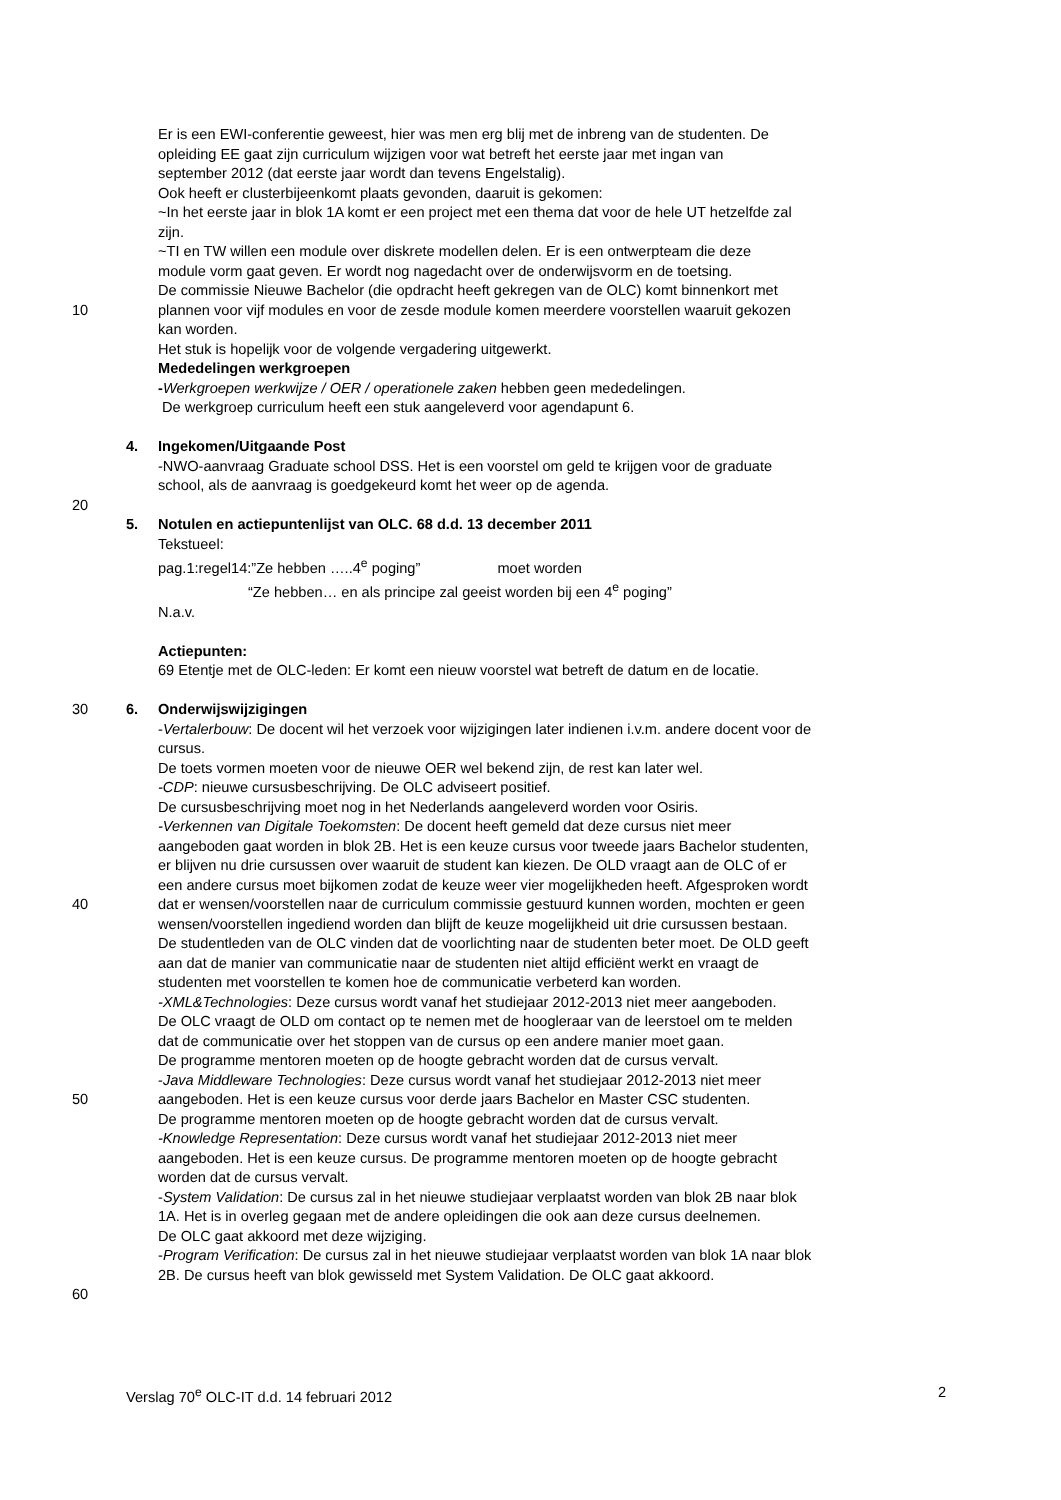Er is een EWI-conferentie geweest, hier was men erg blij met de inbreng van de studenten. De
opleiding EE gaat zijn curriculum wijzigen voor wat betreft het eerste jaar met ingan van
september 2012 (dat eerste jaar wordt dan tevens Engelstalig).
Ook heeft er clusterbijeenkomt plaats gevonden, daaruit is gekomen:
~In het eerste jaar in blok 1A komt er een project met een thema dat voor de hele UT hetzelfde zal
zijn.
~TI en TW willen een module over diskrete modellen delen. Er is een ontwerpteam die deze
module vorm gaat geven. Er wordt nog nagedacht over de onderwijsvorm en de toetsing.
De commissie Nieuwe Bachelor (die opdracht heeft gekregen van de OLC) komt binnenkort met
10 plannen voor vijf modules en voor de zesde module komen meerdere voorstellen waaruit gekozen
kan worden.
Het stuk is hopelijk voor de volgende vergadering uitgewerkt.
Mededelingen werkgroepen
-Werkgroepen werkwijze / OER / operationele zaken hebben geen mededelingen.
De werkgroep curriculum heeft een stuk aangeleverd voor agendapunt 6.
4. Ingekomen/Uitgaande Post
-NWO-aanvraag Graduate school DSS. Het is een voorstel om geld te krijgen voor de graduate
school, als de aanvraag is goedgekeurd komt het weer op de agenda.
20
5. Notulen en actiepuntenlijst van OLC. 68 d.d. 13 december 2011
Tekstueel:
pag.1:regel14:”Ze hebben …..4<sup>e</sup> poging” moet worden
“Ze hebben… en als principe zal geeist worden bij een 4<sup>e</sup> poging”
N.a.v.
Actiepunten:
69 Etentje met de OLC-leden: Er komt een nieuw voorstel wat betreft de datum en de locatie.
30 6. Onderwijswijzigingen
-Vertalerbouw: De docent wil het verzoek voor wijzigingen later indienen i.v.m. andere docent voor de
cursus.
De toets vormen moeten voor de nieuwe OER wel bekend zijn, de rest kan later wel.
-CDP: nieuwe cursusbeschrijving. De OLC adviseert positief.
De cursusbeschrijving moet nog in het Nederlands aangeleverd worden voor Osiris.
-Verkennen van Digitale Toekomsten: De docent heeft gemeld dat deze cursus niet meer
aangeboden gaat worden in blok 2B. Het is een keuze cursus voor tweede jaars Bachelor studenten,
er blijven nu drie cursussen over waaruit de student kan kiezen. De OLD vraagt aan de OLC of er
een andere cursus moet bijkomen zodat de keuze weer vier mogelijkheden heeft. Afgesproken wordt
40 dat er wensen/voorstellen naar de curriculum commissie gestuurd kunnen worden, mochten er geen
wensen/voorstellen ingediend worden dan blijft de keuze mogelijkheid uit drie cursussen bestaan.
De studentleden van de OLC vinden dat de voorlichting naar de studenten beter moet. De OLD geeft
aan dat de manier van communicatie naar de studenten niet altijd efficiënt werkt en vraagt de
studenten met voorstellen te komen hoe de communicatie verbeterd kan worden.
-XML&Technologies: Deze cursus wordt vanaf het studiejaar 2012-2013 niet meer aangeboden.
De OLC vraagt de OLD om contact op te nemen met de hoogleraar van de leerstoel om te melden
dat de communicatie over het stoppen van de cursus op een andere manier moet gaan.
De programme mentoren moeten op de hoogte gebracht worden dat de cursus vervalt.
-Java Middleware Technologies: Deze cursus wordt vanaf het studiejaar 2012-2013 niet meer
50 aangeboden. Het is een keuze cursus voor derde jaars Bachelor en Master CSC studenten.
De programme mentoren moeten op de hoogte gebracht worden dat de cursus vervalt.
-Knowledge Representation: Deze cursus wordt vanaf het studiejaar 2012-2013 niet meer
aangeboden. Het is een keuze cursus. De programme mentoren moeten op de hoogte gebracht
worden dat de cursus vervalt.
-System Validation: De cursus zal in het nieuwe studiejaar verplaatst worden van blok 2B naar blok
1A. Het is in overleg gegaan met de andere opleidingen die ook aan deze cursus deelnemen.
De OLC gaat akkoord met deze wijziging.
-Program Verification: De cursus zal in het nieuwe studiejaar verplaatst worden van blok 1A naar blok
2B. De cursus heeft van blok gewisseld met System Validation. De OLC gaat akkoord.
60
Verslag 70<sup>e</sup> OLC-IT d.d. 14 februari 2012 2